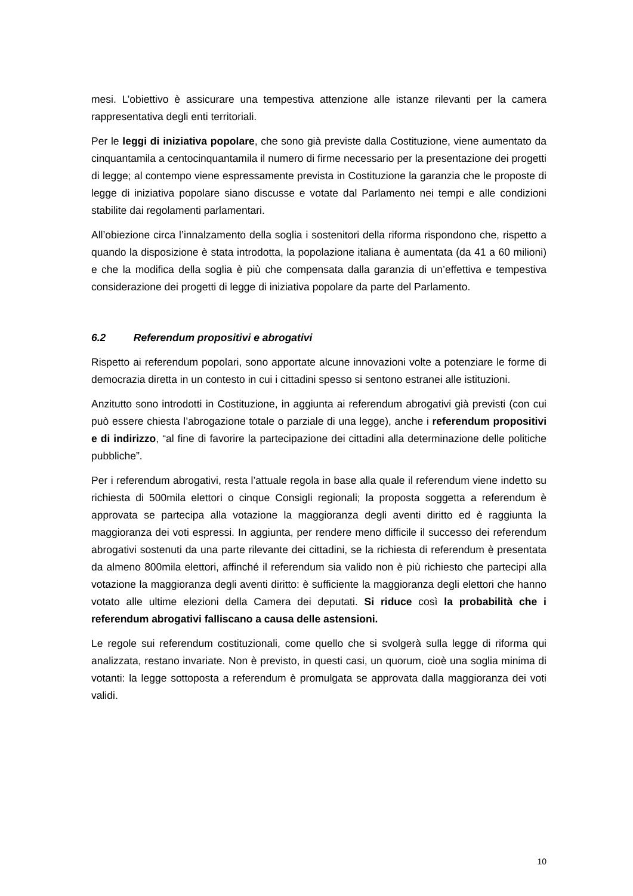mesi. L’obiettivo è assicurare una tempestiva attenzione alle istanze rilevanti per la camera rappresentativa degli enti territoriali.
Per le leggi di iniziativa popolare, che sono già previste dalla Costituzione, viene aumentato da cinquantamila a centocinquantamila il numero di firme necessario per la presentazione dei progetti di legge; al contempo viene espressamente prevista in Costituzione la garanzia che le proposte di legge di iniziativa popolare siano discusse e votate dal Parlamento nei tempi e alle condizioni stabilite dai regolamenti parlamentari.
All’obiezione circa l’innalzamento della soglia i sostenitori della riforma rispondono che, rispetto a quando la disposizione è stata introdotta, la popolazione italiana è aumentata (da 41 a 60 milioni) e che la modifica della soglia è più che compensata dalla garanzia di un’effettiva e tempestiva considerazione dei progetti di legge di iniziativa popolare da parte del Parlamento.
6.2 Referendum propositivi e abrogativi
Rispetto ai referendum popolari, sono apportate alcune innovazioni volte a potenziare le forme di democrazia diretta in un contesto in cui i cittadini spesso si sentono estranei alle istituzioni.
Anzitutto sono introdotti in Costituzione, in aggiunta ai referendum abrogativi già previsti (con cui può essere chiesta l’abrogazione totale o parziale di una legge), anche i referendum propositivi e di indirizzo, “al fine di favorire la partecipazione dei cittadini alla determinazione delle politiche pubbliche”.
Per i referendum abrogativi, resta l’attuale regola in base alla quale il referendum viene indetto su richiesta di 500mila elettori o cinque Consigli regionali; la proposta soggetta a referendum è approvata se partecipa alla votazione la maggioranza degli aventi diritto ed è raggiunta la maggioranza dei voti espressi. In aggiunta, per rendere meno difficile il successo dei referendum abrogativi sostenuti da una parte rilevante dei cittadini, se la richiesta di referendum è presentata da almeno 800mila elettori, affinché il referendum sia valido non è più richiesto che partecipi alla votazione la maggioranza degli aventi diritto: è sufficiente la maggioranza degli elettori che hanno votato alle ultime elezioni della Camera dei deputati. Si riduce così la probabilità che i referendum abrogativi falliscano a causa delle astensioni.
Le regole sui referendum costituzionali, come quello che si svolgerà sulla legge di riforma qui analizzata, restano invariate. Non è previsto, in questi casi, un quorum, cioè una soglia minima di votanti: la legge sottoposta a referendum è promulgata se approvata dalla maggioranza dei voti validi.
10